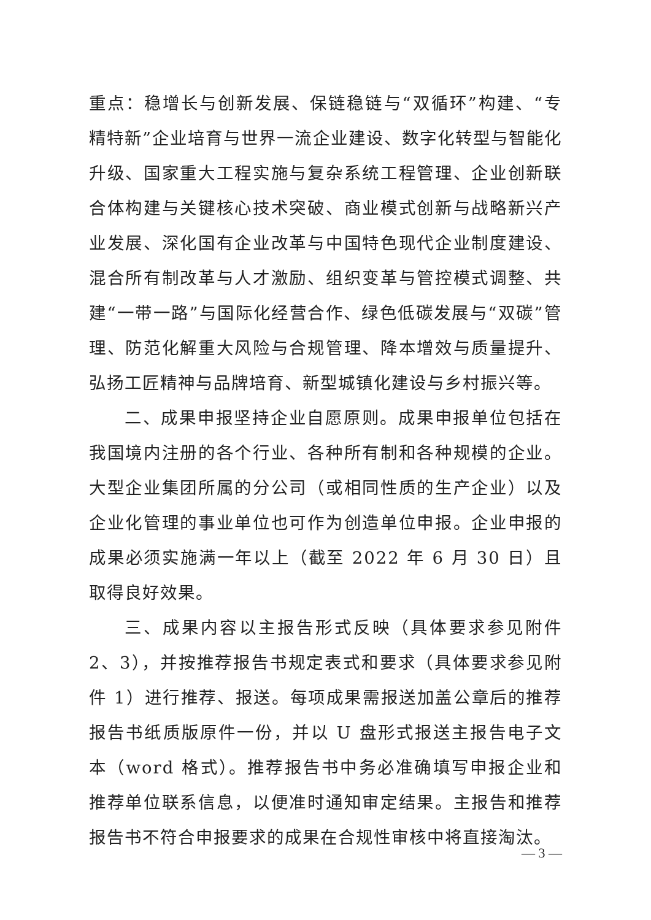重点：稳增长与创新发展、保链稳链与“双循环”构建、“专精特新”企业培育与世界一流企业建设、数字化转型与智能化升级、国家重大工程实施与复杂系统工程管理、企业创新联合体构建与关键核心技术突破、商业模式创新与战略新兴产业发展、深化国有企业改革与中国特色现代企业制度建设、混合所有制改革与人才激励、组织变革与管控模式调整、共建“一带一路”与国际化经营合作、绿色低碳发展与“双碳”管理、防范化解重大风险与合规管理、降本增效与质量提升、弘扬工匠精神与品牌培育、新型城镇化建设与乡村振兴等。
二、成果申报坚持企业自愿原则。成果申报单位包括在我国境内注册的各个行业、各种所有制和各种规模的企业。大型企业集团所属的分公司（或相同性质的生产企业）以及企业化管理的事业单位也可作为创造单位申报。企业申报的成果必须实施满一年以上（截至 2022 年 6 月 30 日）且取得良好效果。
三、成果内容以主报告形式反映（具体要求参见附件 2、3），并按推荐报告书规定表式和要求（具体要求参见附件 1）进行推荐、报送。每项成果需报送加盖公章后的推荐报告书纸质版原件一份，并以 U 盘形式报送主报告电子文本（word 格式）。推荐报告书中务必准确填写申报企业和推荐单位联系信息，以便准时通知审定结果。主报告和推荐报告书不符合申报要求的成果在合规性审核中将直接淘汰。
— 3 —